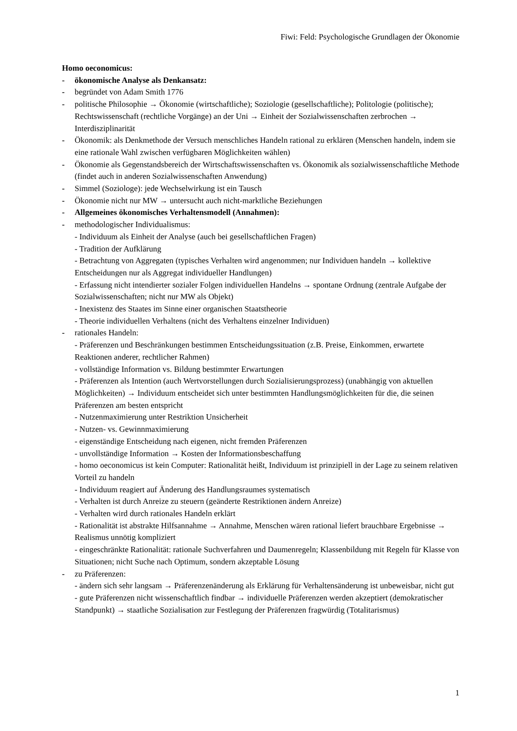Fiwi: Feld: Psychologische Grundlagen der Ökonomie
Homo oeconomicus:
- ökonomische Analyse als Denkansatz:
- begründet von Adam Smith 1776
- politische Philosophie → Ökonomie (wirtschaftliche); Soziologie (gesellschaftliche); Politologie (politische); Rechtswissenschaft (rechtliche Vorgänge) an der Uni → Einheit der Sozialwissenschaften zerbrochen → Interdisziplinarität
- Ökonomik: als Denkmethode der Versuch menschliches Handeln rational zu erklären (Menschen handeln, indem sie eine rationale Wahl zwischen verfügbaren Möglichkeiten wählen)
- Ökonomie als Gegenstandsbereich der Wirtschaftswissenschaften vs. Ökonomik als sozialwissenschaftliche Methode (findet auch in anderen Sozialwissenschaften Anwendung)
- Simmel (Soziologe): jede Wechselwirkung ist ein Tausch
- Ökonomie nicht nur MW → untersucht auch nicht-marktliche Beziehungen
- Allgemeines ökonomisches Verhaltensmodell (Annahmen):
- methodologischer Individualismus:
- Individuum als Einheit der Analyse (auch bei gesellschaftlichen Fragen)
- Tradition der Aufklärung
- Betrachtung von Aggregaten (typisches Verhalten wird angenommen; nur Individuen handeln → kollektive Entscheidungen nur als Aggregat individueller Handlungen)
- Erfassung nicht intendierter sozialer Folgen individuellen Handelns → spontane Ordnung (zentrale Aufgabe der Sozialwissenschaften; nicht nur MW als Objekt)
- Inexistenz des Staates im Sinne einer organischen Staatstheorie
- Theorie individuellen Verhaltens (nicht des Verhaltens einzelner Individuen)
- rationales Handeln:
- Präferenzen und Beschränkungen bestimmen Entscheidungssituation (z.B. Preise, Einkommen, erwartete Reaktionen anderer, rechtlicher Rahmen)
- vollständige Information vs. Bildung bestimmter Erwartungen
- Präferenzen als Intention (auch Wertvorstellungen durch Sozialisierungsprozess) (unabhängig von aktuellen Möglichkeiten) → Individuum entscheidet sich unter bestimmten Handlungsmöglichkeiten für die, die seinen Präferenzen am besten entspricht
- Nutzenmaximierung unter Restriktion Unsicherheit
- Nutzen- vs. Gewinnmaximierung
- eigenständige Entscheidung nach eigenen, nicht fremden Präferenzen
- unvollständige Information → Kosten der Informationsbeschaffung
- homo oeconomicus ist kein Computer: Rationalität heißt, Individuum ist prinzipiell in der Lage zu seinem relativen Vorteil zu handeln
- Individuum reagiert auf Änderung des Handlungsraumes systematisch
- Verhalten ist durch Anreize zu steuern (geänderte Restriktionen ändern Anreize)
- Verhalten wird durch rationales Handeln erklärt
- Rationalität ist abstrakte Hilfsannahme → Annahme, Menschen wären rational liefert brauchbare Ergebnisse → Realismus unnötig kompliziert
- eingeschränkte Rationalität: rationale Suchverfahren und Daumenregeln; Klassenbildung mit Regeln für Klasse von Situationen; nicht Suche nach Optimum, sondern akzeptable Lösung
- zu Präferenzen:
- ändern sich sehr langsam → Präferenzenänderung als Erklärung für Verhaltensänderung ist unbeweisbar, nicht gut
- gute Präferenzen nicht wissenschaftlich findbar → individuelle Präferenzen werden akzeptiert (demokratischer Standpunkt) → staatliche Sozialisation zur Festlegung der Präferenzen fragwürdig (Totalitarismus)
1